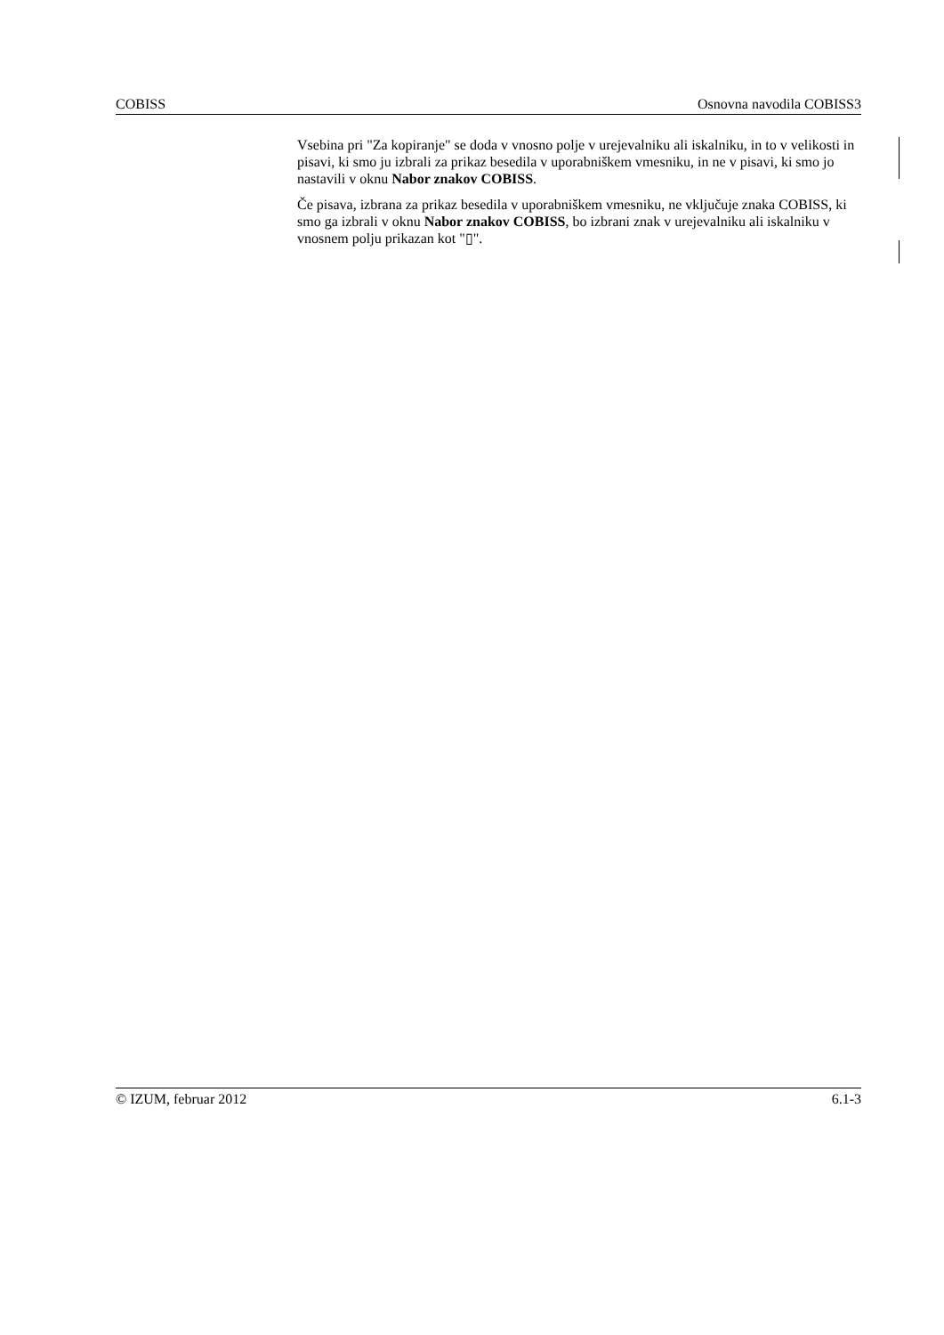COBISS Osnovna navodila COBISS3
Vsebina pri "Za kopiranje" se doda v vnosno polje v urejevalniku ali iskalniku, in to v velikosti in pisavi, ki smo ju izbrali za prikaz besedila v uporabniškem vmesniku, in ne v pisavi, ki smo jo nastavili v oknu Nabor znakov COBISS.
Če pisava, izbrana za prikaz besedila v uporabniškem vmesniku, ne vključuje znaka COBISS, ki smo ga izbrali v oknu Nabor znakov COBISS, bo izbrani znak v urejevalniku ali iskalniku v vnosnem polju prikazan kot "▯".
© IZUM, februar 2012 6.1-3